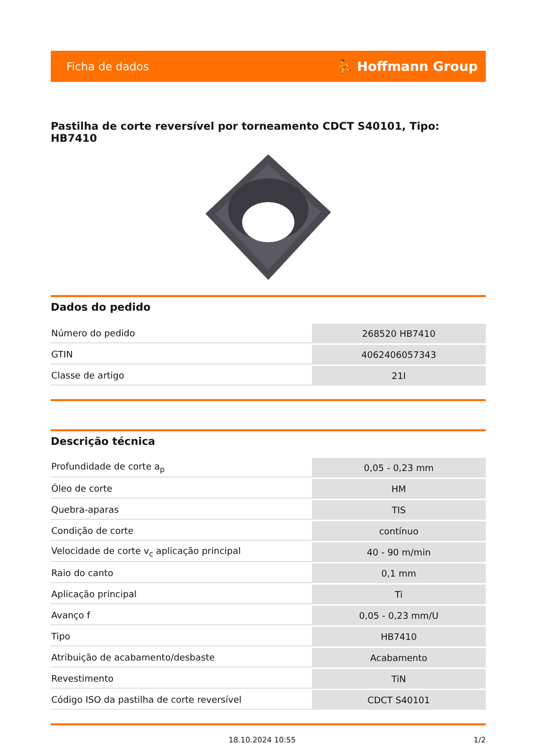Ficha de dados ⛹ Hoffmann Group
Pastilha de corte reversível por torneamento CDCT S40101, Tipo: HB7410
Dados do pedido
| Número do pedido | 268520 HB7410 |
| GTIN | 4062406057343 |
| Classe de artigo | 21I |
Descrição técnica
| Profundidade de corte a<sub>p</sub> | 0,05 - 0,23 mm |
| Óleo de corte | HM |
| Quebra-aparas | TIS |
| Condição de corte | contínuo |
| Velocidade de corte v<sub>c</sub> aplicação principal | 40 - 90 m/min |
| Raio do canto | 0,1 mm |
| Aplicação principal | Ti |
| Avanço f | 0,05 - 0,23 mm/U |
| Tipo | HB7410 |
| Atribuição de acabamento/desbaste | Acabamento |
| Revestimento | TiN |
| Código ISO da pastilha de corte reversível | CDCT S40101 |
18.10.2024 10:55 1/2